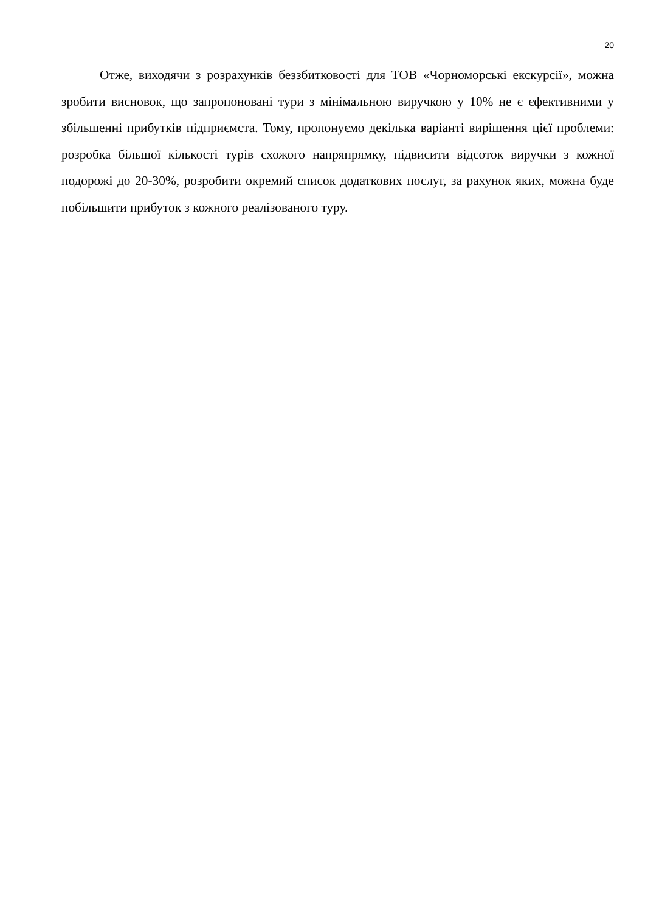20
Отже, виходячи з розрахунків беззбитковості для ТОВ «Чорноморські екскурсії», можна зробити висновок, що запропоновані тури з мінімальною виручкою у 10% не є єфективними у збільшенні прибутків підприємста. Тому, пропонуємо декілька варіанті вирішення цієї проблеми: розробка більшої кількості турів схожого напряпрямку, підвисити відсоток виручки з кожної подорожі до 20-30%, розробити окремий список додаткових послуг, за рахунок яких, можна буде побільшити прибуток з кожного реалізованого туру.